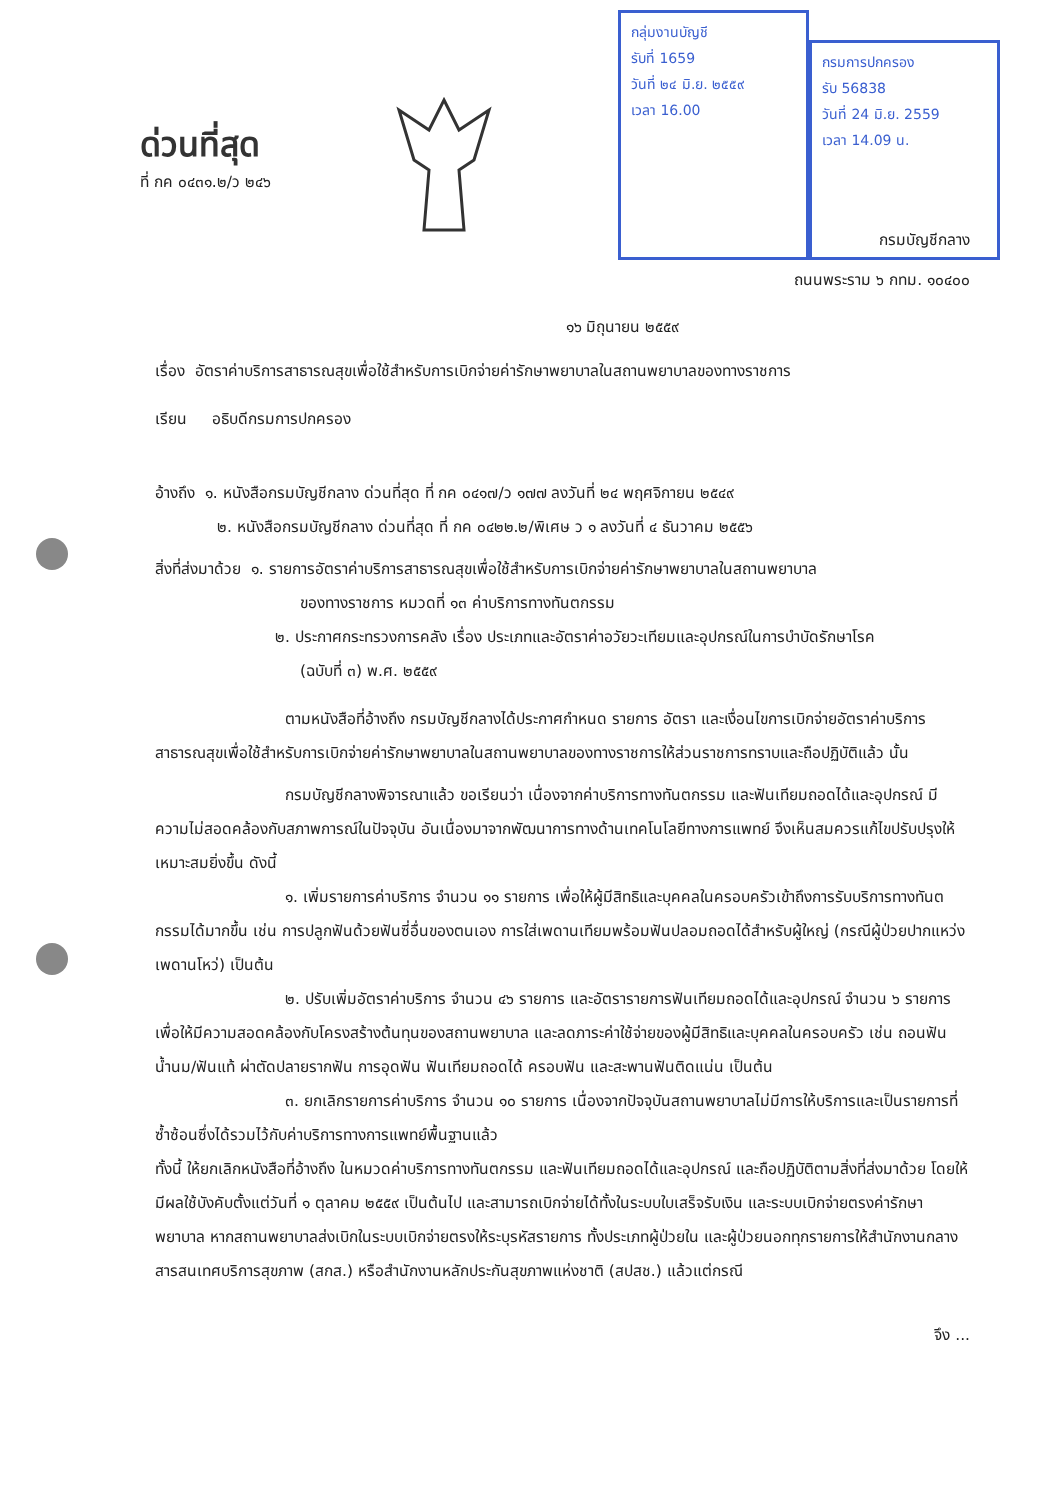ด่วนที่สุด
ที่ กค ๐๔๓๑.๒/ว ๒๔๖
กลุ่มงานบัญชี
รับที่ 1659
วันที่ ๒๔ มิ.ย. ๒๕๕๙
เวลา 16.00
กรมการปกครอง
รับ 56838
วันที่ 24 มิ.ย. 2559
เวลา 14.09 น.
กรมบัญชีกลาง
ถนนพระราม ๖ กทม. ๑๐๔๐๐
๑๖ มิถุนายน ๒๕๕๙
เรื่อง อัตราค่าบริการสาธารณสุขเพื่อใช้สำหรับการเบิกจ่ายค่ารักษาพยาบาลในสถานพยาบาลของทางราชการ
เรียน อธิบดีกรมการปกครอง
อ้างถึง ๑. หนังสือกรมบัญชีกลาง ด่วนที่สุด ที่ กค ๐๔๑๗/ว ๑๗๗ ลงวันที่ ๒๔ พฤศจิกายน ๒๕๔๙
๒. หนังสือกรมบัญชีกลาง ด่วนที่สุด ที่ กค ๐๔๒๒.๒/พิเศษ ว ๑ ลงวันที่ ๔ ธันวาคม ๒๕๕๖
สิ่งที่ส่งมาด้วย ๑. รายการอัตราค่าบริการสาธารณสุขเพื่อใช้สำหรับการเบิกจ่ายค่ารักษาพยาบาลในสถานพยาบาล
ของทางราชการ หมวดที่ ๑๓ ค่าบริการทางทันตกรรม
๒. ประกาศกระทรวงการคลัง เรื่อง ประเภทและอัตราค่าอวัยวะเทียมและอุปกรณ์ในการบำบัดรักษาโรค
(ฉบับที่ ๓) พ.ศ. ๒๕๕๙
ตามหนังสือที่อ้างถึง กรมบัญชีกลางได้ประกาศกำหนด รายการ อัตรา และเงื่อนไขการเบิกจ่ายอัตราค่าบริการสาธารณสุขเพื่อใช้สำหรับการเบิกจ่ายค่ารักษาพยาบาลในสถานพยาบาลของทางราชการให้ส่วนราชการทราบและถือปฏิบัติแล้ว นั้น
กรมบัญชีกลางพิจารณาแล้ว ขอเรียนว่า เนื่องจากค่าบริการทางทันตกรรม และฟันเทียมถอดได้และอุปกรณ์ มีความไม่สอดคล้องกับสภาพการณ์ในปัจจุบัน อันเนื่องมาจากพัฒนาการทางด้านเทคโนโลยีทางการแพทย์ จึงเห็นสมควรแก้ไขปรับปรุงให้เหมาะสมยิ่งขึ้น ดังนี้
๑. เพิ่มรายการค่าบริการ จำนวน ๑๑ รายการ เพื่อให้ผู้มีสิทธิและบุคคลในครอบครัวเข้าถึงการรับบริการทางทันตกรรมได้มากขึ้น เช่น การปลูกฟันด้วยฟันซี่อื่นของตนเอง การใส่เพดานเทียมพร้อมฟันปลอมถอดได้สำหรับผู้ใหญ่ (กรณีผู้ป่วยปากแหว่งเพดานโหว่) เป็นต้น
๒. ปรับเพิ่มอัตราค่าบริการ จำนวน ๔๖ รายการ และอัตรารายการฟันเทียมถอดได้และอุปกรณ์ จำนวน ๖ รายการ เพื่อให้มีความสอดคล้องกับโครงสร้างต้นทุนของสถานพยาบาล และลดภาระค่าใช้จ่ายของผู้มีสิทธิและบุคคลในครอบครัว เช่น ถอนฟันน้ำนม/ฟันแท้ ผ่าตัดปลายรากฟัน การอุดฟัน ฟันเทียมถอดได้ ครอบฟัน และสะพานฟันติดแน่น เป็นต้น
๓. ยกเลิกรายการค่าบริการ จำนวน ๑๐ รายการ เนื่องจากปัจจุบันสถานพยาบาลไม่มีการให้บริการและเป็นรายการที่ซ้ำซ้อนซึ่งได้รวมไว้กับค่าบริการทางการแพทย์พื้นฐานแล้ว
ทั้งนี้ ให้ยกเลิกหนังสือที่อ้างถึง ในหมวดค่าบริการทางทันตกรรม และฟันเทียมถอดได้และอุปกรณ์ และถือปฏิบัติตามสิ่งที่ส่งมาด้วย โดยให้มีผลใช้บังคับตั้งแต่วันที่ ๑ ตุลาคม ๒๕๕๙ เป็นต้นไป และสามารถเบิกจ่ายได้ทั้งในระบบใบเสร็จรับเงิน และระบบเบิกจ่ายตรงค่ารักษาพยาบาล หากสถานพยาบาลส่งเบิกในระบบเบิกจ่ายตรงให้ระบุรหัสรายการ ทั้งประเภทผู้ป่วยใน และผู้ป่วยนอกทุกรายการให้สำนักงานกลางสารสนเทศบริการสุขภาพ (สกส.) หรือสำนักงานหลักประกันสุขภาพแห่งชาติ (สปสช.) แล้วแต่กรณี
จึง ...